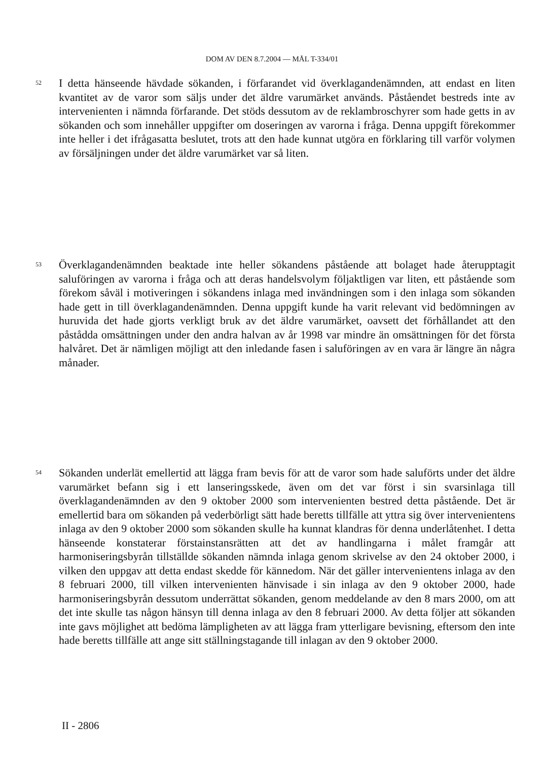DOM AV DEN 8.7.2004 — MÅL T-334/01
52
I detta hänseende hävdade sökanden, i förfarandet vid överklagandenämnden, att endast en liten kvantitet av de varor som säljs under det äldre varumärket används. Påståendet bestreds inte av intervenienten i nämnda förfarande. Det stöds dessutom av de reklambroschyrer som hade getts in av sökanden och som innehåller uppgifter om doseringen av varorna i fråga. Denna uppgift förekommer inte heller i det ifrågasatta beslutet, trots att den hade kunnat utgöra en förklaring till varför volymen av försäljningen under det äldre varumärket var så liten.
53
Överklagandenämnden beaktade inte heller sökandens påstående att bolaget hade återupptagit saluföringen av varorna i fråga och att deras handelsvolym följaktligen var liten, ett påstående som förekom såväl i motiveringen i sökandens inlaga med invändningen som i den inlaga som sökanden hade gett in till överklagandenämnden. Denna uppgift kunde ha varit relevant vid bedömningen av huruvida det hade gjorts verkligt bruk av det äldre varumärket, oavsett det förhållandet att den påstådda omsättningen under den andra halvan av år 1998 var mindre än omsättningen för det första halvåret. Det är nämligen möjligt att den inledande fasen i saluföringen av en vara är längre än några månader.
54
Sökanden underlät emellertid att lägga fram bevis för att de varor som hade saluförts under det äldre varumärket befann sig i ett lanseringsskede, även om det var först i sin svarsinlaga till överklagandenämnden av den 9 oktober 2000 som intervenienten bestred detta påstående. Det är emellertid bara om sökanden på vederbörligt sätt hade beretts tillfälle att yttra sig över intervenientens inlaga av den 9 oktober 2000 som sökanden skulle ha kunnat klandras för denna underlåtenhet. I detta hänseende konstaterar förstainstansrätten att det av handlingarna i målet framgår att harmoniseringsbyrån tillställde sökanden nämnda inlaga genom skrivelse av den 24 oktober 2000, i vilken den uppgav att detta endast skedde för kännedom. När det gäller intervenientens inlaga av den 8 februari 2000, till vilken intervenienten hänvisade i sin inlaga av den 9 oktober 2000, hade harmoniseringsbyrån dessutom underrättat sökanden, genom meddelande av den 8 mars 2000, om att det inte skulle tas någon hänsyn till denna inlaga av den 8 februari 2000. Av detta följer att sökanden inte gavs möjlighet att bedöma lämpligheten av att lägga fram ytterligare bevisning, eftersom den inte hade beretts tillfälle att ange sitt ställningstagande till inlagan av den 9 oktober 2000.
II - 2806